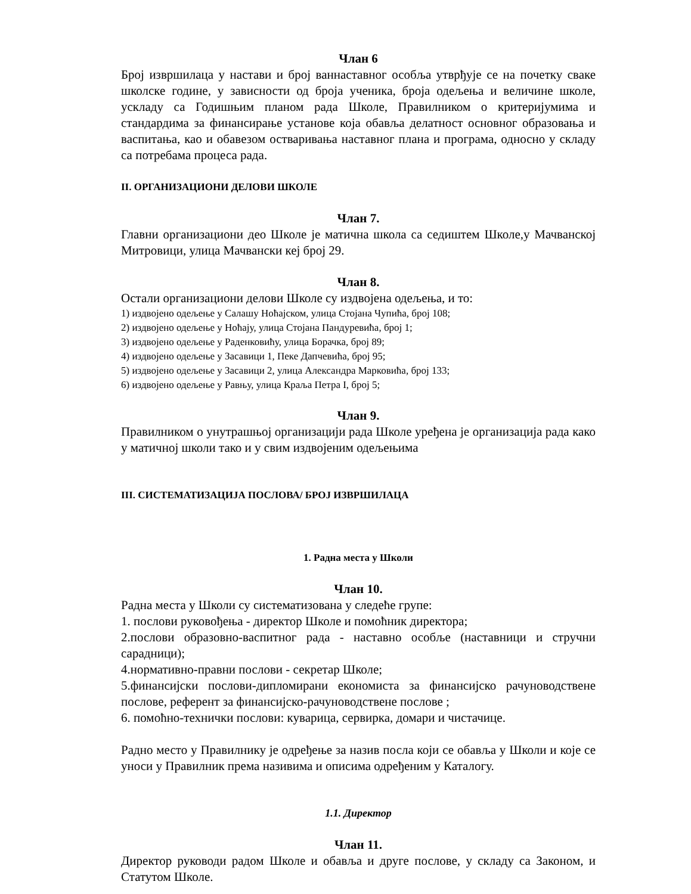Члан 6
Број извршилаца у настави и број ваннаставног особља утврђује се на почетку сваке школске године, у зависности од броја ученика, броја одељења и величине школе, ускладу са Годишњим планом рада Школе, Правилником о критеријумима и стандардима за финансирање установе која обавља делатност основног образовања и васпитања, као и обавезом остваривања наставног плана и програма, односно у складу са потребама процеса рада.
II. ОРГАНИЗАЦИОНИ ДЕЛОВИ ШКОЛЕ
Члан 7.
Главни организациони део Школе је матична школа са седиштем Школе,у Мачванској Митровици, улица Мачвански кеј број 29.
Члан 8.
Остали организациони делови Школе су издвојена одељења, и то:
1) издвојено одељење у Салашу Ноћајском, улица Стојана Чупића, број 108;
2) издвојено одељење у Ноћају, улица Стојана Пандуревића, број 1;
3) издвојено одељење у Раденковићу, улица Борачка, број 89;
4) издвојено одељење у Засавици 1, Пеке Дапчевића, број 95;
5) издвојено одељење у Засавици 2, улица Александра Марковића, број 133;
6) издвојено одељење у Равњу, улица Краља Петра I, број 5;
Члан 9.
Правилником о унутрашњој организацији рада Школе уређена је организација рада како у матичној школи тако и у свим издвојеним одељењима
III. СИСТЕМАТИЗАЦИЈА ПОСЛОВА/ БРОЈ ИЗВРШИЛАЦА
1. Радна места у Школи
Члан 10.
Радна места у Школи су систематизована у следеће групе:
1. послови руковођења - директор Школе и помоћник директора;
2.послови образовно-васпитног рада - наставно особље (наставници и стручни сарадници);
4.нормативно-правни послови - секретар Школе;
5.финансијски послови-дипломирани економиста за финансијско рачуноводствене послове, референт за финансијско-рачуноводствене послове ;
6. помоћно-технички послови: куварица, сервирка, домари и чистачице.
Радно место у Правилнику је одређење за назив посла који се обавља у Школи и које се уноси у Правилник према називима и описима одређеним у Каталогу.
1.1. Директор
Члан 11.
Директор руководи радом Школе и обавља и друге послове, у складу са Законом, и Статутом Школе.